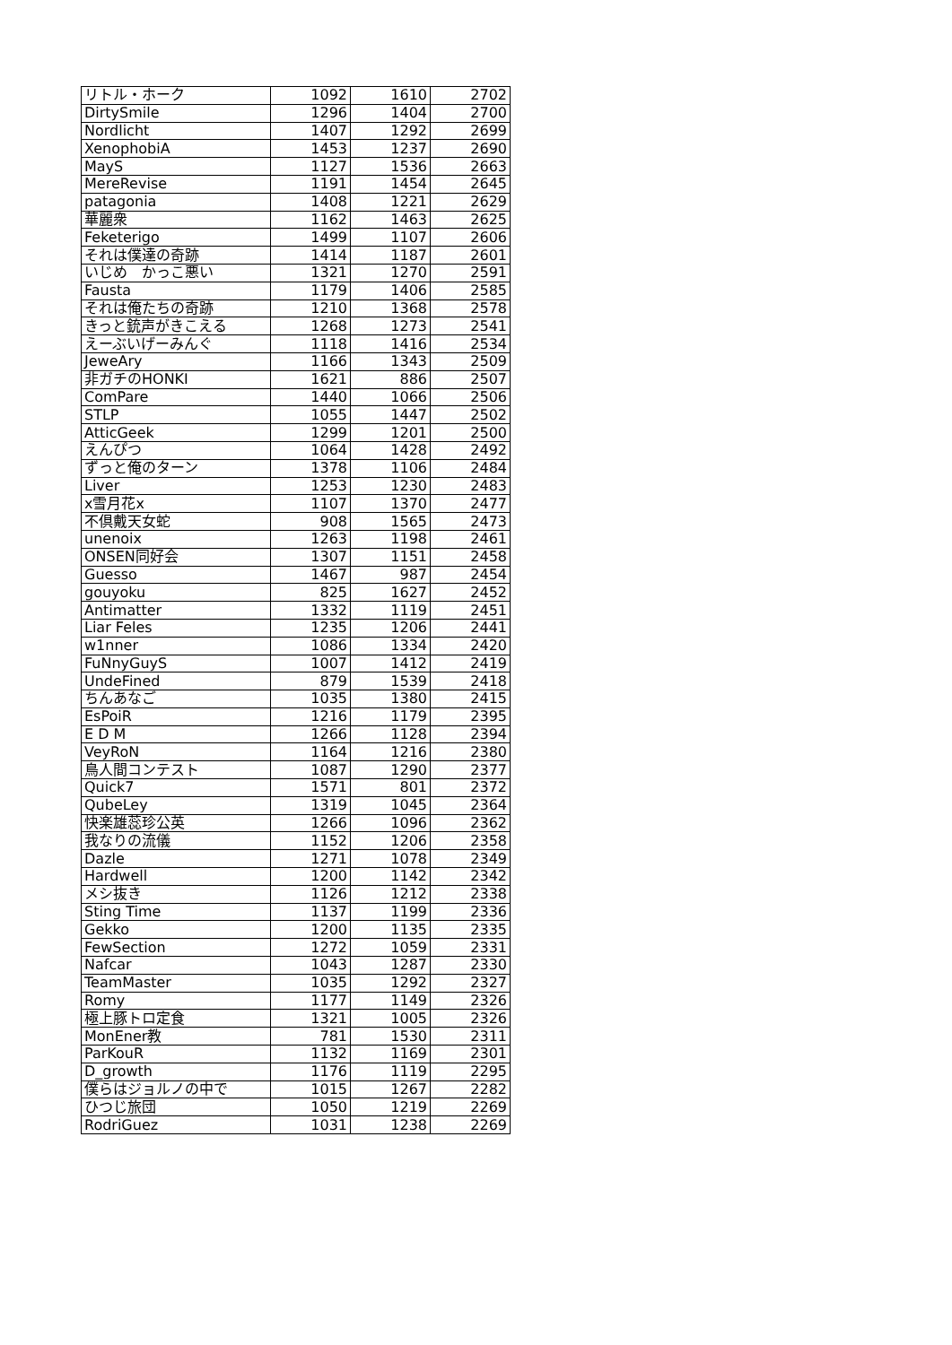| リトル・ホーク | 1092 | 1610 | 2702 |
| DirtySmile | 1296 | 1404 | 2700 |
| Nordlicht | 1407 | 1292 | 2699 |
| XenophobiA | 1453 | 1237 | 2690 |
| MayS | 1127 | 1536 | 2663 |
| MereRevise | 1191 | 1454 | 2645 |
| patagonia | 1408 | 1221 | 2629 |
| 華麗衆 | 1162 | 1463 | 2625 |
| Feketerigo | 1499 | 1107 | 2606 |
| それは僕達の奇跡 | 1414 | 1187 | 2601 |
| いじめ かっこ悪い | 1321 | 1270 | 2591 |
| Fausta | 1179 | 1406 | 2585 |
| それは俺たちの奇跡 | 1210 | 1368 | 2578 |
| きっと銃声がきこえる | 1268 | 1273 | 2541 |
| えーぶいげーみんぐ | 1118 | 1416 | 2534 |
| JeweAry | 1166 | 1343 | 2509 |
| 非ガチのHONKI | 1621 | 886 | 2507 |
| ComPare | 1440 | 1066 | 2506 |
| STLP | 1055 | 1447 | 2502 |
| AtticGeek | 1299 | 1201 | 2500 |
| えんぴつ | 1064 | 1428 | 2492 |
| ずっと俺のターン | 1378 | 1106 | 2484 |
| Liver | 1253 | 1230 | 2483 |
| x雪月花x | 1107 | 1370 | 2477 |
| 不倶戴天女蛇 | 908 | 1565 | 2473 |
| unenoix | 1263 | 1198 | 2461 |
| ONSEN同好会 | 1307 | 1151 | 2458 |
| Guesso | 1467 | 987 | 2454 |
| gouyoku | 825 | 1627 | 2452 |
| Antimatter | 1332 | 1119 | 2451 |
| Liar Feles | 1235 | 1206 | 2441 |
| w1nner | 1086 | 1334 | 2420 |
| FuNnyGuyS | 1007 | 1412 | 2419 |
| UndeFined | 879 | 1539 | 2418 |
| ちんあなご | 1035 | 1380 | 2415 |
| EsPoiR | 1216 | 1179 | 2395 |
| E D M | 1266 | 1128 | 2394 |
| VeyRoN | 1164 | 1216 | 2380 |
| 鳥人間コンテスト | 1087 | 1290 | 2377 |
| Quick7 | 1571 | 801 | 2372 |
| QubeLey | 1319 | 1045 | 2364 |
| 快楽雄蕊珍公英 | 1266 | 1096 | 2362 |
| 我なりの流儀 | 1152 | 1206 | 2358 |
| Dazle | 1271 | 1078 | 2349 |
| Hardwell | 1200 | 1142 | 2342 |
| メシ抜き | 1126 | 1212 | 2338 |
| Sting Time | 1137 | 1199 | 2336 |
| Gekko | 1200 | 1135 | 2335 |
| FewSection | 1272 | 1059 | 2331 |
| Nafcar | 1043 | 1287 | 2330 |
| TeamMaster | 1035 | 1292 | 2327 |
| Romy | 1177 | 1149 | 2326 |
| 極上豚トロ定食 | 1321 | 1005 | 2326 |
| MonEner教 | 781 | 1530 | 2311 |
| ParKouR | 1132 | 1169 | 2301 |
| D_growth | 1176 | 1119 | 2295 |
| 僕らはジョルノの中で | 1015 | 1267 | 2282 |
| ひつじ旅団 | 1050 | 1219 | 2269 |
| RodriGuez | 1031 | 1238 | 2269 |